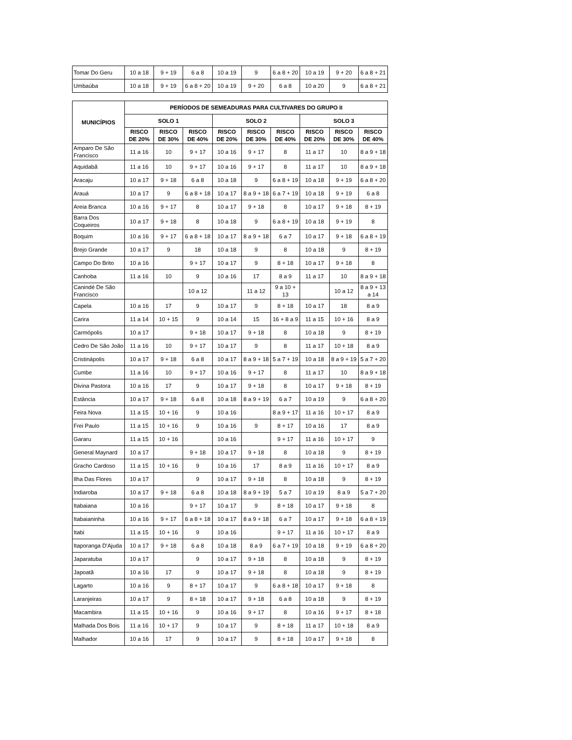| Tomar Do Geru | 10 a 18 | 9 + 19 | 6 a 8 | 10 a 19 | 9 | 6 a 8 + 20 | 10 a 19 | 9 + 20 | 6 a 8 + 21 |
| Umbaúba | 10 a 18 | 9 + 19 | 6 a 8 + 20 | 10 a 19 | 9 + 20 | 6 a 8 | 10 a 20 | 9 | 6 a 8 + 21 |
| MUNICÍPIOS | PERÍODOS DE SEMEADURAS PARA CULTIVARES DO GRUPO II | | | | | | | | |
| --- | --- | --- | --- | --- | --- | --- | --- | --- | --- |
| | SOLO 1 | | | SOLO 2 | | | SOLO 3 | | |
| | RISCO DE 20% | RISCO DE 30% | RISCO DE 40% | RISCO DE 20% | RISCO DE 30% | RISCO DE 40% | RISCO DE 20% | RISCO DE 30% | RISCO DE 40% |
| Amparo De São Francisco | 11 a 16 | 10 | 9 + 17 | 10 a 16 | 9 + 17 | 8 | 11 a 17 | 10 | 8 a 9 + 18 |
| Aquidabã | 11 a 16 | 10 | 9 + 17 | 10 a 16 | 9 + 17 | 8 | 11 a 17 | 10 | 8 a 9 + 18 |
| Aracaju | 10 a 17 | 9 + 18 | 6 a 8 | 10 a 18 | 9 | 6 a 8 + 19 | 10 a 18 | 9 + 19 | 6 a 8 + 20 |
| Arauá | 10 a 17 | 9 | 6 a 8 + 18 | 10 a 17 | 8 a 9 + 18 | 6 a 7 + 19 | 10 a 18 | 9 + 19 | 6 a 8 |
| Areia Branca | 10 a 16 | 9 + 17 | 8 | 10 a 17 | 9 + 18 | 8 | 10 a 17 | 9 + 18 | 8 + 19 |
| Barra Dos Coqueiros | 10 a 17 | 9 + 18 | 8 | 10 a 18 | 9 | 6 a 8 + 19 | 10 a 18 | 9 + 19 | 8 |
| Boquim | 10 a 16 | 9 + 17 | 6 a 8 + 18 | 10 a 17 | 8 a 9 + 18 | 6 a 7 | 10 a 17 | 9 + 18 | 6 a 8 + 19 |
| Brejo Grande | 10 a 17 | 9 | 18 | 10 a 18 | 9 | 8 | 10 a 18 | 9 | 8 + 19 |
| Campo Do Brito | 10 a 16 | | 9 + 17 | 10 a 17 | 9 | 8 + 18 | 10 a 17 | 9 + 18 | 8 |
| Canhoba | 11 a 16 | 10 | 9 | 10 a 16 | 17 | 8 a 9 | 11 a 17 | 10 | 8 a 9 + 18 |
| Canindé De São Francisco | | | 10 a 12 | | 11 a 12 | 9 a 10 + 13 | | 10 a 12 | 8 a 9 + 13 a 14 |
| Capela | 10 a 16 | 17 | 9 | 10 a 17 | 9 | 8 + 18 | 10 a 17 | 18 | 8 a 9 |
| Carira | 11 a 14 | 10 + 15 | 9 | 10 a 14 | 15 | 16 + 8 a 9 | 11 a 15 | 10 + 16 | 8 a 9 |
| Carmópolis | 10 a 17 | | 9 + 18 | 10 a 17 | 9 + 18 | 8 | 10 a 18 | 9 | 8 + 19 |
| Cedro De São João | 11 a 16 | 10 | 9 + 17 | 10 a 17 | 9 | 8 | 11 a 17 | 10 + 18 | 8 a 9 |
| Cristinápolis | 10 a 17 | 9 + 18 | 6 a 8 | 10 a 17 | 8 a 9 + 18 | 5 a 7 + 19 | 10 a 18 | 8 a 9 + 19 | 5 a 7 + 20 |
| Cumbe | 11 a 16 | 10 | 9 + 17 | 10 a 16 | 9 + 17 | 8 | 11 a 17 | 10 | 8 a 9 + 18 |
| Divina Pastora | 10 a 16 | 17 | 9 | 10 a 17 | 9 + 18 | 8 | 10 a 17 | 9 + 18 | 8 + 19 |
| Estância | 10 a 17 | 9 + 18 | 6 a 8 | 10 a 18 | 8 a 9 + 19 | 6 a 7 | 10 a 19 | 9 | 6 a 8 + 20 |
| Feira Nova | 11 a 15 | 10 + 16 | 9 | 10 a 16 | | 8 a 9 + 17 | 11 a 16 | 10 + 17 | 8 a 9 |
| Frei Paulo | 11 a 15 | 10 + 16 | 9 | 10 a 16 | 9 | 8 + 17 | 10 a 16 | 17 | 8 a 9 |
| Gararu | 11 a 15 | 10 + 16 | | 10 a 16 | | 9 + 17 | 11 a 16 | 10 + 17 | 9 |
| General Maynard | 10 a 17 | | 9 + 18 | 10 a 17 | 9 + 18 | 8 | 10 a 18 | 9 | 8 + 19 |
| Gracho Cardoso | 11 a 15 | 10 + 16 | 9 | 10 a 16 | 17 | 8 a 9 | 11 a 16 | 10 + 17 | 8 a 9 |
| Ilha Das Flores | 10 a 17 | | 9 | 10 a 17 | 9 + 18 | 8 | 10 a 18 | 9 | 8 + 19 |
| Indiaroba | 10 a 17 | 9 + 18 | 6 a 8 | 10 a 18 | 8 a 9 + 19 | 5 a 7 | 10 a 19 | 8 a 9 | 5 a 7 + 20 |
| Itabaiana | 10 a 16 | | 9 + 17 | 10 a 17 | 9 | 8 + 18 | 10 a 17 | 9 + 18 | 8 |
| Itabaianinha | 10 a 16 | 9 + 17 | 6 a 8 + 18 | 10 a 17 | 8 a 9 + 18 | 6 a 7 | 10 a 17 | 9 + 18 | 6 a 8 + 19 |
| Itabi | 11 a 15 | 10 + 16 | 9 | 10 a 16 | | 9 + 17 | 11 a 16 | 10 + 17 | 8 a 9 |
| Itaporanga D'Ajuda | 10 a 17 | 9 + 18 | 6 a 8 | 10 a 18 | 8 a 9 | 6 a 7 + 19 | 10 a 18 | 9 + 19 | 6 a 8 + 20 |
| Japaratuba | 10 a 17 | | 9 | 10 a 17 | 9 + 18 | 8 | 10 a 18 | 9 | 8 + 19 |
| Japoatã | 10 a 16 | 17 | 9 | 10 a 17 | 9 + 18 | 8 | 10 a 18 | 9 | 8 + 19 |
| Lagarto | 10 a 16 | 9 | 8 + 17 | 10 a 17 | 9 | 6 a 8 + 18 | 10 a 17 | 9 + 18 | 8 |
| Laranjeiras | 10 a 17 | 9 | 8 + 18 | 10 a 17 | 9 + 18 | 6 a 8 | 10 a 18 | 9 | 8 + 19 |
| Macambira | 11 a 15 | 10 + 16 | 9 | 10 a 16 | 9 + 17 | 8 | 10 a 16 | 9 + 17 | 8 + 18 |
| Malhada Dos Bois | 11 a 16 | 10 + 17 | 9 | 10 a 17 | 9 | 8 + 18 | 11 a 17 | 10 + 18 | 8 a 9 |
| Malhador | 10 a 16 | 17 | 9 | 10 a 17 | 9 | 8 + 18 | 10 a 17 | 9 + 18 | 8 |